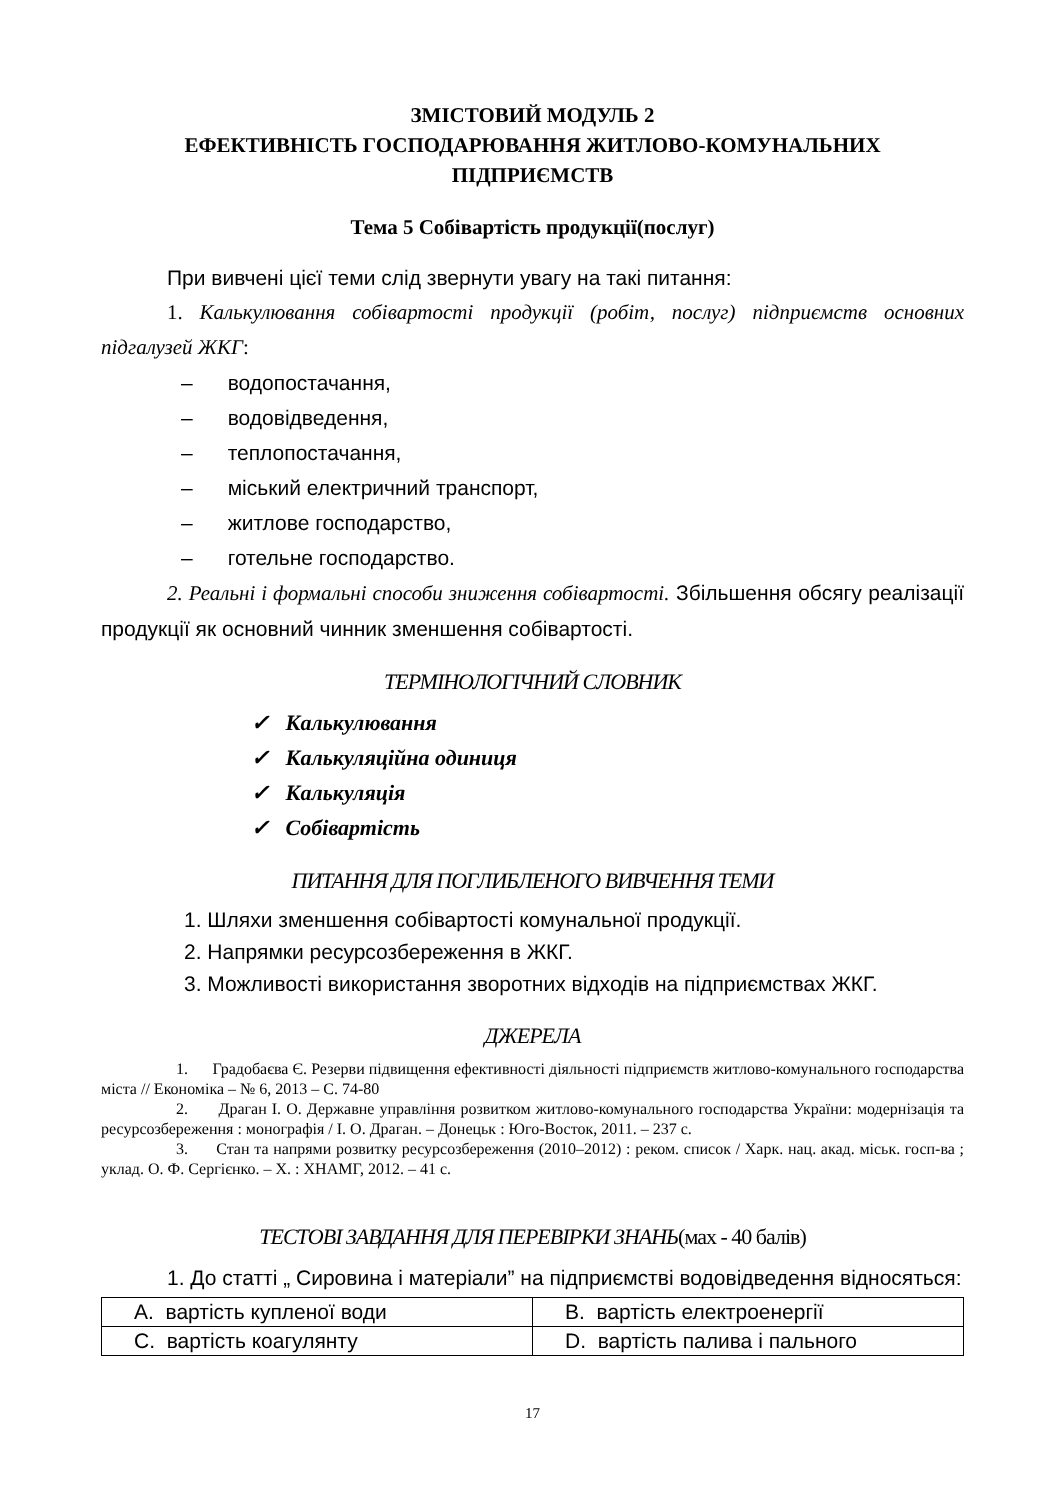ЗМІСТОВИЙ МОДУЛЬ 2
ЕФЕКТИВНІСТЬ ГОСПОДАРЮВАННЯ ЖИТЛОВО-КОМУНАЛЬНИХ ПІДПРИЄМСТВ
Тема 5 Собівартість продукції(послуг)
При вивчені цієї теми слід звернути увагу на такі питання:
1. Калькулювання собівартості продукції (робіт, послуг) підприємств основних підгалузей ЖКГ:
– водопостачання,
– водовідведення,
– теплопостачання,
– міський електричний транспорт,
– житлове господарство,
– готельне господарство.
2. Реальні і формальні способи зниження собівартості. Збільшення обсягу реалізації продукції як основний чинник зменшення собівартості.
ТЕРМІНОЛОГІЧНИЙ СЛОВНИК
✓ Калькулювання
✓ Калькуляційна одиниця
✓ Калькуляція
✓ Собівартість
ПИТАННЯ ДЛЯ ПОГЛИБЛЕНОГО ВИВЧЕННЯ ТЕМИ
1. Шляхи зменшення собівартості комунальної продукції.
2. Напрямки ресурсозбереження в ЖКГ.
3. Можливості використання зворотних відходів на підприємствах ЖКГ.
ДЖЕРЕЛА
1. Градобаєва Є. Резерви підвищення ефективності діяльності підприємств житлово-комунального господарства міста // Економіка – № 6, 2013 – С. 74-80
2. Драган І. О. Державне управління розвитком житлово-комунального господарства України: модернізація та ресурсозбереження : монографія / І. О. Драган. – Донецьк : Юго-Восток, 2011. – 237 с.
3. Стан та напрями розвитку ресурсозбереження (2010–2012) : реком. список / Харк. нац. акад. міськ. госп-ва ; уклад. О. Ф. Сергієнко. – Х. : ХНАМГ, 2012. – 41 с.
ТЕСТОВІ ЗАВДАННЯ ДЛЯ ПЕРЕВІРКИ ЗНАНЬ(мах - 40 балів)
1. До статті „ Сировина і матеріали” на підприємстві водовідведення відносяться:
| A. вартість купленої води | B. вартість електроенергії |
| C. вартість коагулянту | D. вартість палива і пального |
17